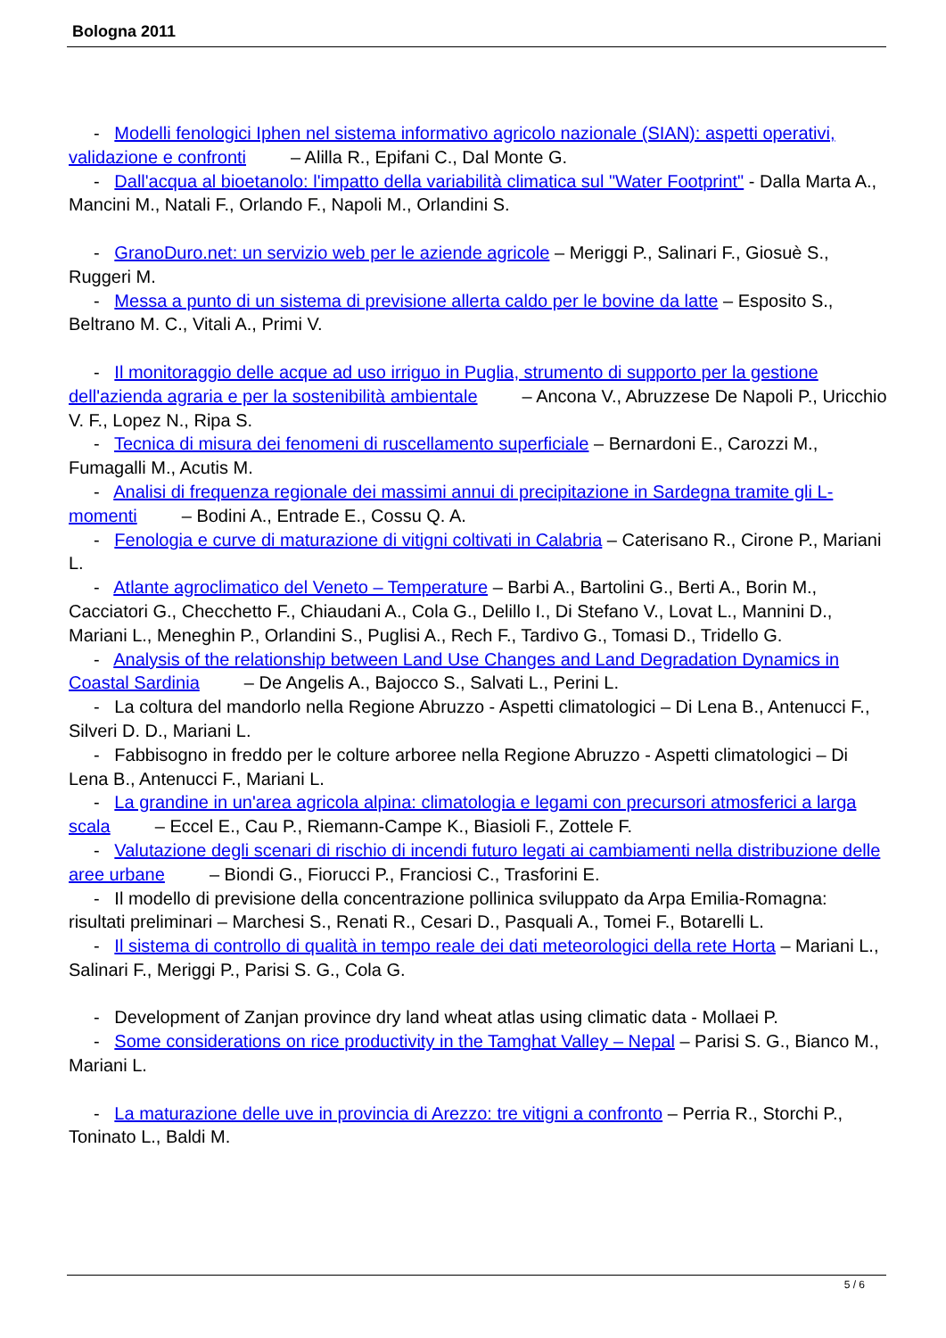Bologna 2011
- Modelli fenologici Iphen nel sistema informativo agricolo nazionale (SIAN): aspetti operativi, validazione e confronti – Alilla R., Epifani C., Dal Monte G.
- Dall'acqua al bioetanolo: l'impatto della variabilità climatica sul "Water Footprint" - Dalla Marta A., Mancini M., Natali F., Orlando F., Napoli M., Orlandini S.
- GranoDuro.net: un servizio web per le aziende agricole – Meriggi P., Salinari F., Giosuè S., Ruggeri M.
- Messa a punto di un sistema di previsione allerta caldo per le bovine da latte – Esposito S., Beltrano M. C., Vitali A., Primi V.
- Il monitoraggio delle acque ad uso irriguo in Puglia, strumento di supporto per la gestione dell'azienda agraria e per la sostenibilità ambientale – Ancona V., Abruzzese De Napoli P., Uricchio V. F., Lopez N., Ripa S.
- Tecnica di misura dei fenomeni di ruscellamento superficiale – Bernardoni E., Carozzi M., Fumagalli M., Acutis M.
- Analisi di frequenza regionale dei massimi annui di precipitazione in Sardegna tramite gli L-momenti – Bodini A., Entrade E., Cossu Q. A.
- Fenologia e curve di maturazione di vitigni coltivati in Calabria – Caterisano R., Cirone P., Mariani L.
- Atlante agroclimatico del Veneto – Temperature – Barbi A., Bartolini G., Berti A., Borin M., Cacciatori G., Checchetto F., Chiaudani A., Cola G., Delillo I., Di Stefano V., Lovat L., Mannini D., Mariani L., Meneghin P., Orlandini S., Puglisi A., Rech F., Tardivo G., Tomasi D., Tridello G.
- Analysis of the relationship between Land Use Changes and Land Degradation Dynamics in Coastal Sardinia – De Angelis A., Bajocco S., Salvati L., Perini L.
- La coltura del mandorlo nella Regione Abruzzo - Aspetti climatologici – Di Lena B., Antenucci F., Silveri D. D., Mariani L.
- Fabbisogno in freddo per le colture arboree nella Regione Abruzzo - Aspetti climatologici – Di Lena B., Antenucci F., Mariani L.
- La grandine in un'area agricola alpina: climatologia e legami con precursori atmosferici a larga scala – Eccel E., Cau P., Riemann-Campe K., Biasioli F., Zottele F.
- Valutazione degli scenari di rischio di incendi futuro legati ai cambiamenti nella distribuzione delle aree urbane – Biondi G., Fiorucci P., Franciosi C., Trasforini E.
- Il modello di previsione della concentrazione pollinica sviluppato da Arpa Emilia-Romagna: risultati preliminari – Marchesi S., Renati R., Cesari D., Pasquali A., Tomei F., Botarelli L.
- Il sistema di controllo di qualità in tempo reale dei dati meteorologici della rete Horta – Mariani L., Salinari F., Meriggi P., Parisi S. G., Cola G.
- Development of Zanjan province dry land wheat atlas using climatic data - Mollaei P.
- Some considerations on rice productivity in the Tamghat Valley – Nepal – Parisi S. G., Bianco M., Mariani L.
- La maturazione delle uve in provincia di Arezzo: tre vitigni a confronto – Perria R., Storchi P., Toninato L., Baldi M.
5 / 6